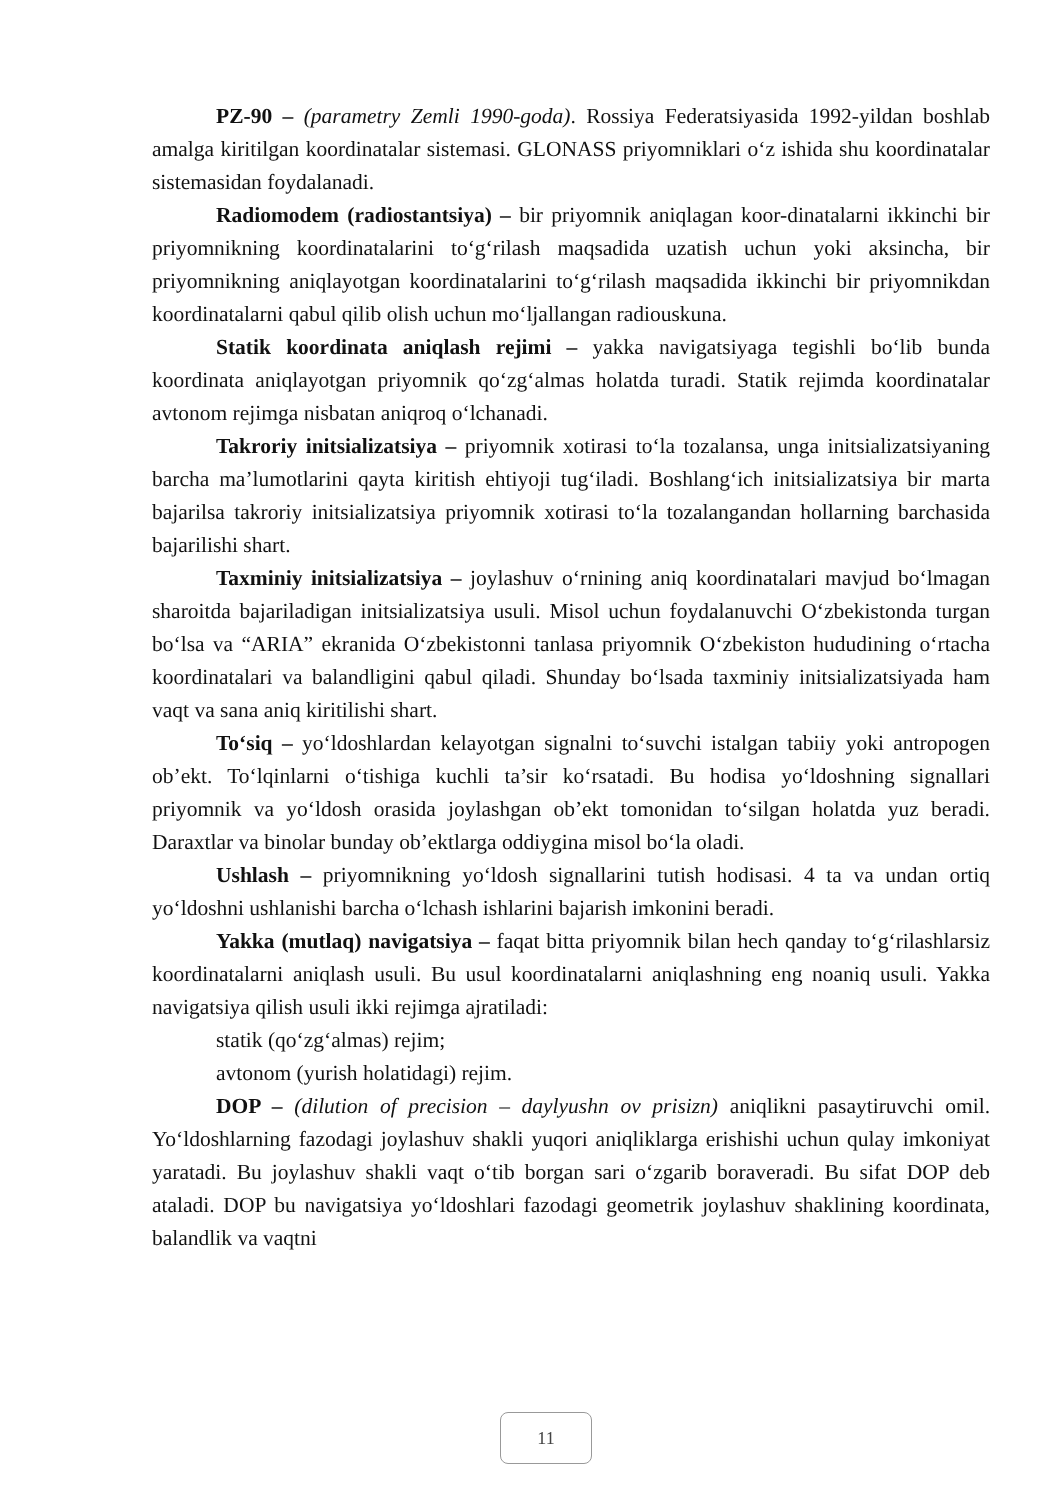PZ-90 – (parametry Zemli 1990-goda). Rossiya Federatsiyasida 1992-yildan boshlab amalga kiritilgan koordinatalar sistemasi. GLONASS priyomniklari o‘z ishida shu koordinatalar sistemasidan foydalanadi.
Radiomodem (radiostantsiya) – bir priyomnik aniqlagan koor-dinatalarni ikkinchi bir priyomnikning koordinatalarini to‘g‘rilash maqsadida uzatish uchun yoki aksincha, bir priyomnikning aniqlayotgan koordinatalarini to‘g‘rilash maqsadida ikkinchi bir priyomnikdan koordinatalarni qabul qilib olish uchun mo‘ljallangan radiouskuna.
Statik koordinata aniqlash rejimi – yakka navigatsiyaga tegishli bo‘lib bunda koordinata aniqlayotgan priyomnik qo‘zg‘almas holatda turadi. Statik rejimda koordinatalar avtonom rejimga nisbatan aniqroq o‘lchanadi.
Takroriy initsializatsiya – priyomnik xotirasi to‘la tozalansa, unga initsializatsiyaning barcha ma’lumotlarini qayta kiritish ehtiyoji tug‘iladi. Boshlang‘ich initsializatsiya bir marta bajarilsa takroriy initsializatsiya priyomnik xotirasi to‘la tozalangandan hollarning barchasida bajarilishi shart.
Taxminiy initsializatsiya – joylashuv o‘rnining aniq koordinatalari mavjud bo‘lmagan sharoitda bajariladigan initsializatsiya usuli. Misol uchun foydalanuvchi O‘zbekistonda turgan bo‘lsa va “ARIA” ekranida O‘zbekistonni tanlasa priyomnik O‘zbekiston hududining o‘rtacha koordinatalari va balandligini qabul qiladi. Shunday bo‘lsada taxminiy initsializatsiyada ham vaqt va sana aniq kiritilishi shart.
To‘siq – yo‘ldoshlardan kelayotgan signalni to‘suvchi istalgan tabiiy yoki antropogen ob’ekt. To‘lqinlarni o‘tishiga kuchli ta’sir ko‘rsatadi. Bu hodisa yo‘ldoshning signallari priyomnik va yo‘ldosh orasida joylashgan ob’ekt tomonidan to‘silgan holatda yuz beradi. Daraxtlar va binolar bunday ob’ektlarga oddiygina misol bo‘la oladi.
Ushlash – priyomnikning yo‘ldosh signallarini tutish hodisasi. 4 ta va undan ortiq yo‘ldoshni ushlanishi barcha o‘lchash ishlarini bajarish imkonini beradi.
Yakka (mutlaq) navigatsiya – faqat bitta priyomnik bilan hech qanday to‘g‘rilashlarsiz koordinatalarni aniqlash usuli. Bu usul koordinatalarni aniqlashning eng noaniq usuli. Yakka navigatsiya qilish usuli ikki rejimga ajratiladi:
statik (qo‘zg‘almas) rejim;
avtonom (yurish holatidagi) rejim.
DOP – (dilution of precision – daylyushn ov prisizn) aniqlikni pasaytiruvchi omil. Yo‘ldoshlarning fazodagi joylashuv shakli yuqori aniqliklarga erishishi uchun qulay imkoniyat yaratadi. Bu joylashuv shakli vaqt o‘tib borgan sari o‘zgarib boraveradi. Bu sifat DOP deb ataladi. DOP bu navigatsiya yo‘ldoshlari fazodagi geometrik joylashuv shaklining koordinata, balandlik va vaqtni
11